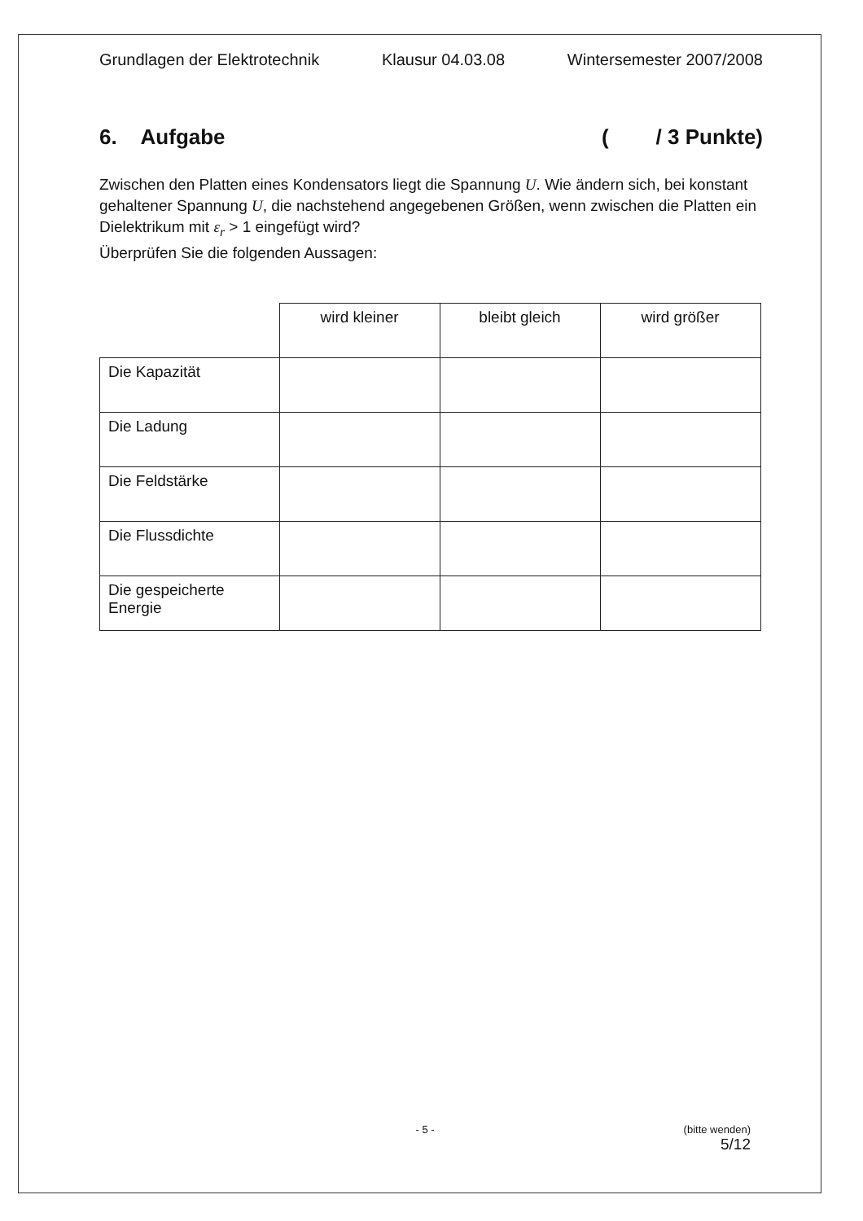Grundlagen der Elektrotechnik Klausur 04.03.08 Wintersemester 2007/2008
6. Aufgabe ( / 3 Punkte)
Zwischen den Platten eines Kondensators liegt die Spannung U. Wie ändern sich, bei konstant gehaltener Spannung U, die nachstehend angegebenen Größen, wenn zwischen die Platten ein Dielektrikum mit ε<sub>r</sub> > 1 eingefügt wird?
Überprüfen Sie die folgenden Aussagen:
| | wird kleiner | bleibt gleich | wird größer |
| Die Kapazität | | | |
| Die Ladung | | | |
| Die Feldstärke | | | |
| Die Flussdichte | | | |
| Die gespeicherte Energie | | | |
- 5 -
(bitte wenden)
5/12